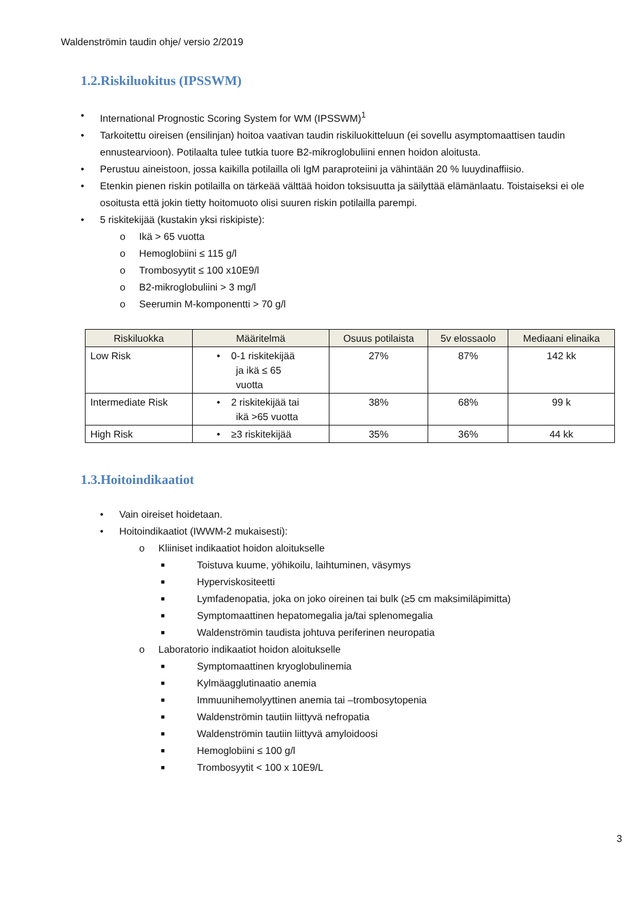Waldenströmin taudin ohje/ versio 2/2019
1.2.Riskiluokitus (IPSSWM)
• International Prognostic Scoring System for WM (IPSSWM)<sup>1</sup>
• Tarkoitettu oireisen (ensilinjan) hoitoa vaativan taudin riskiluokitteluun (ei sovellu asymptomaattisen taudin ennustearvioon). Potilaalta tulee tutkia tuore B2-mikroglobuliini ennen hoidon aloitusta.
• Perustuu aineistoon, jossa kaikilla potilailla oli IgM paraproteiini ja vähintään 20 % luuydinaffiisio.
• Etenkin pienen riskin potilailla on tärkeää välttää hoidon toksisuutta ja säilyttää elämänlaatu. Toistaiseksi ei ole osoitusta että jokin tietty hoitomuoto olisi suuren riskin potilailla parempi.
• 5 riskitekijää (kustakin yksi riskipiste):
o Ikä > 65 vuotta
o Hemoglobiini ≤ 115 g/l
o Trombosyytit ≤ 100 x10E9/l
o B2-mikroglobuliini > 3 mg/l
o Seerumin M-komponentti > 70 g/l
| Riskiluokka | Määritelmä | Osuus potilaista | 5v elossaolo | Mediaani elinaika |
| --- | --- | --- | --- | --- |
| Low Risk | • 0-1 riskitekijää ja ikä ≤ 65 vuotta | 27% | 87% | 142 kk |
| Intermediate Risk | • 2 riskitekijää tai ikä >65 vuotta | 38% | 68% | 99 k |
| High Risk | • ≥3 riskitekijää | 35% | 36% | 44 kk |
1.3.Hoitoindikaatiot
• Vain oireiset hoidetaan.
• Hoitoindikaatiot (IWWM-2 mukaisesti):
o Kliiniset indikaatiot hoidon aloitukselle
■ Toistuva kuume, yöhikoilu, laihtuminen, väsymys
■ Hyperviskositeetti
■ Lymfadenopatia, joka on joko oireinen tai bulk (≥5 cm maksimiläpimitta)
■ Symptomaattinen hepatomegalia ja/tai splenomegalia
■ Waldenströmin taudista johtuva periferinen neuropatia
o Laboratorio indikaatiot hoidon aloitukselle
■ Symptomaattinen kryoglobulinemia
■ Kylmäagglutinaatio anemia
■ Immuunihemolyyttinen anemia tai –trombosytopenia
■ Waldenströmin tautiin liittyvä nefropatia
■ Waldenströmin tautiin liittyvä amyloidoosi
■ Hemoglobiini ≤ 100 g/l
■ Trombosyytit < 100 x 10E9/L
3